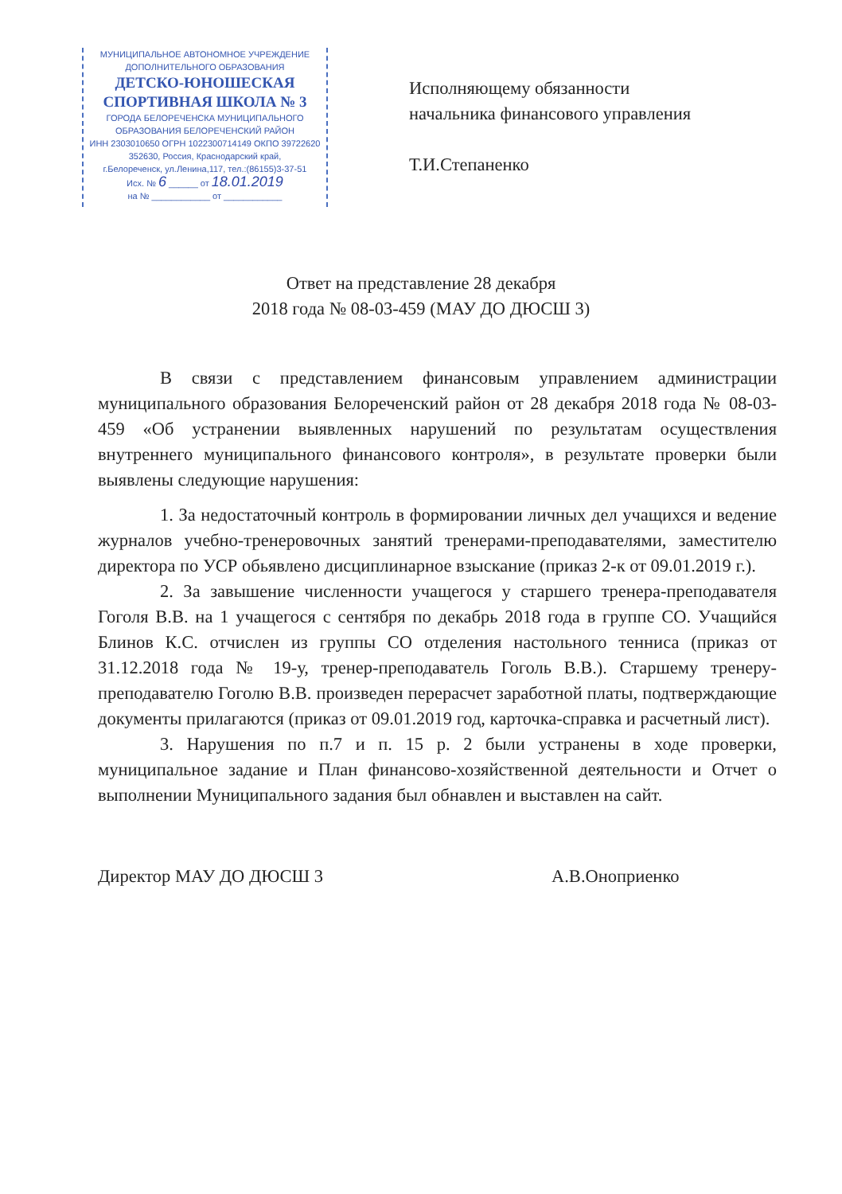МУНИЦИПАЛЬНОЕ АВТОНОМНОЕ УЧРЕЖДЕНИЕ
ДОПОЛНИТЕЛЬНОГО ОБРАЗОВАНИЯ
ДЕТСКО-ЮНОШЕСКАЯ
СПОРТИВНАЯ ШКОЛА № 3
ГОРОДА БЕЛОРЕЧЕНСКА МУНИЦИПАЛЬНОГО
ОБРАЗОВАНИЯ БЕЛОРЕЧЕНСКИЙ РАЙОН
ИНН 2303010650 ОГРН 1022300714149 ОКПО 39722620
352630, Россия, Краснодарский край,
г.Белореченск, ул.Ленина,117, тел.:(86155)3-37-51
Исх. № 6 ______ от 18.01.2019
на № ____________ от ____________
Исполняющему обязанности
начальника финансового управления
Т.И.Степаненко
Ответ на представление 28 декабря
2018 года № 08-03-459 (МАУ ДО ДЮСШ 3)
В связи с представлением финансовым управлением администрации муниципального образования Белореченский район от 28 декабря 2018 года № 08-03-459 «Об устранении выявленных нарушений по результатам осуществления внутреннего муниципального финансового контроля», в результате проверки были выявлены следующие нарушения:
1. За недостаточный контроль в формировании личных дел учащихся и ведение журналов учебно-тренеровочных занятий тренерами-преподавателями, заместителю директора по УСР обьявлено дисциплинарное взыскание (приказ 2-к от 09.01.2019 г.).
2. За завышение численности учащегося у старшего тренера-преподавателя Гоголя В.В. на 1 учащегося с сентября по декабрь 2018 года в группе СО. Учащийся Блинов К.С. отчислен из группы СО отделения настольного тенниса (приказ от 31.12.2018 года № 19-у, тренер-преподаватель Гоголь В.В.). Старшему тренеру-преподавателю Гоголю В.В. произведен перерасчет заработной платы, подтверждающие документы прилагаются (приказ от 09.01.2019 год, карточка-справка и расчетный лист).
3. Нарушения по п.7 и п. 15 р. 2 были устранены в ходе проверки, муниципальное задание и План финансово-хозяйственной деятельности и Отчет о выполнении Муниципального задания был обнавлен и выставлен на сайт.
Директор МАУ ДО ДЮСШ 3 А.В.Оноприенко